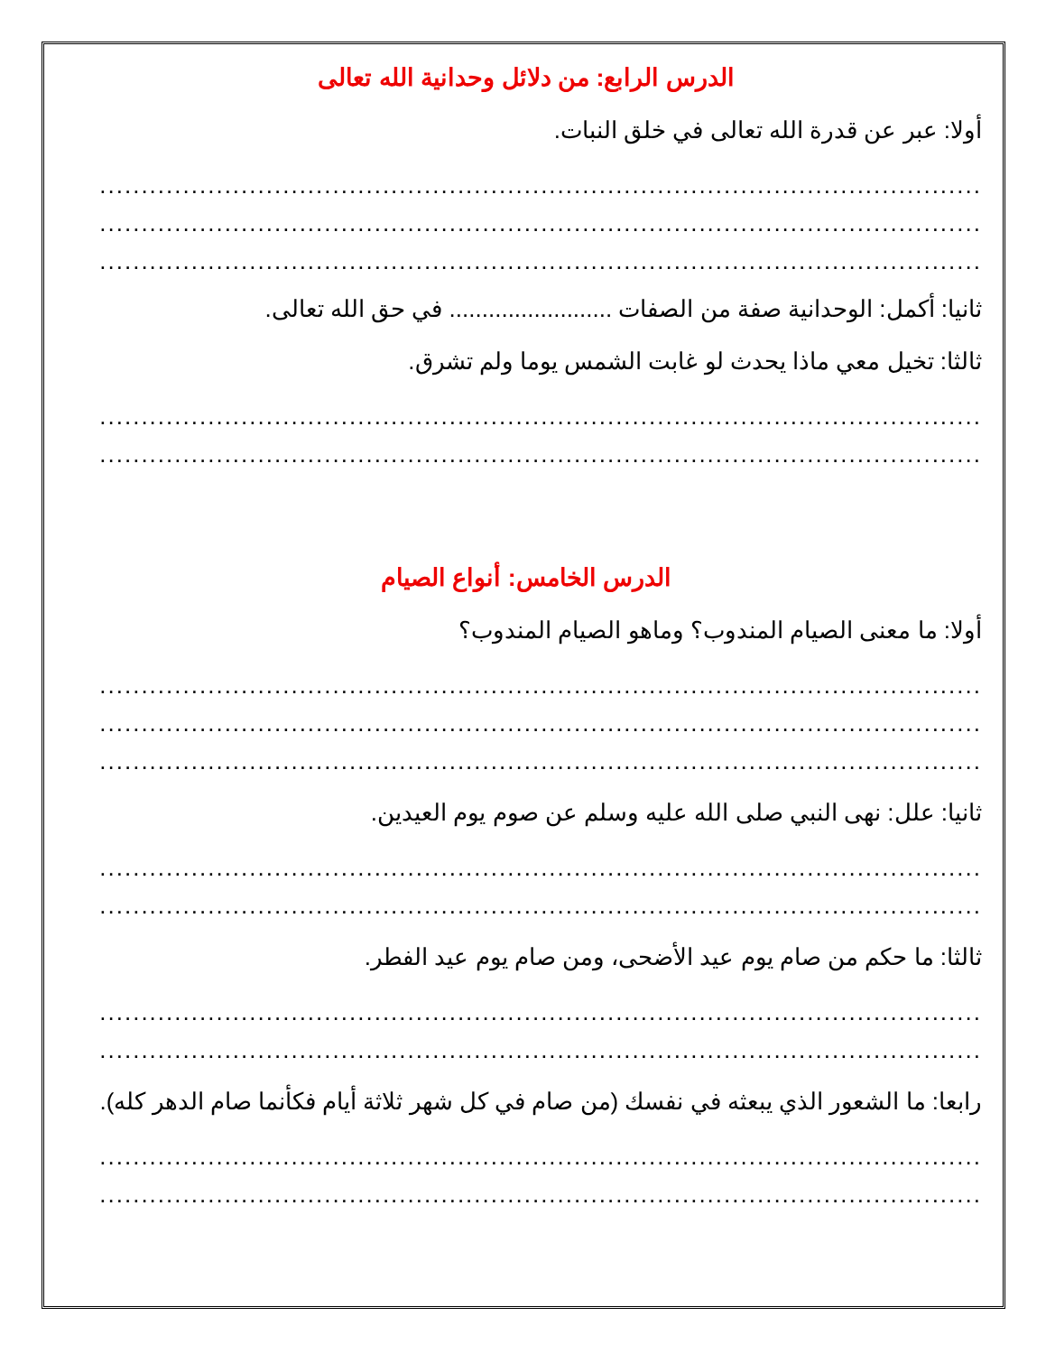الدرس الرابع: من دلائل وحدانية الله تعالى
أولا: عبر عن قدرة الله تعالى في خلق النبات.
..........................................................................................................
..........................................................................................................
..........................................................................................................
ثانيا: أكمل: الوحدانية صفة من الصفات ......................... في حق الله تعالى.
ثالثا: تخيل معي ماذا يحدث لو غابت الشمس يوما ولم تشرق.
..........................................................................................................
..........................................................................................................
الدرس الخامس: أنواع الصيام
أولا: ما معنى الصيام المندوب؟ وماهو الصيام المندوب؟
..........................................................................................................
..........................................................................................................
..........................................................................................................
ثانيا: علل: نهى النبي صلى الله عليه وسلم عن صوم يوم العيدين.
..........................................................................................................
..........................................................................................................
ثالثا: ما حكم من صام يوم عيد الأضحى، ومن صام يوم عيد الفطر.
..........................................................................................................
..........................................................................................................
رابعا: ما الشعور الذي يبعثه في نفسك (من صام في كل شهر ثلاثة أيام فكأنما صام الدهر كله).
..........................................................................................................
..........................................................................................................